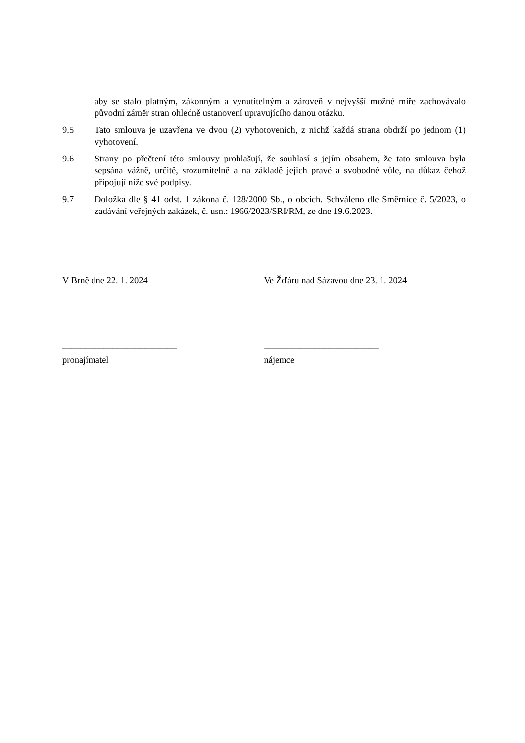aby se stalo platným, zákonným a vynutitelným a zároveň v nejvyšší možné míře zachovávalo původní záměr stran ohledně ustanovení upravujícího danou otázku.
9.5 Tato smlouva je uzavřena ve dvou (2) vyhotoveních, z nichž každá strana obdrží po jednom (1) vyhotovení.
9.6 Strany po přečtení této smlouvy prohlašují, že souhlasí s jejím obsahem, že tato smlouva byla sepsána vážně, určitě, srozumitelně a na základě jejich pravé a svobodné vůle, na důkaz čehož připojují níže své podpisy.
9.7 Doložka dle § 41 odst. 1 zákona č. 128/2000 Sb., o obcích. Schváleno dle Směrnice č. 5/2023, o zadávání veřejných zakázek, č. usn.: 1966/2023/SRI/RM, ze dne 19.6.2023.
V Brně dne 22. 1. 2024 Ve Žďáru nad Sázavou dne 23. 1. 2024
_________________________ _________________________
pronajímatel nájemce